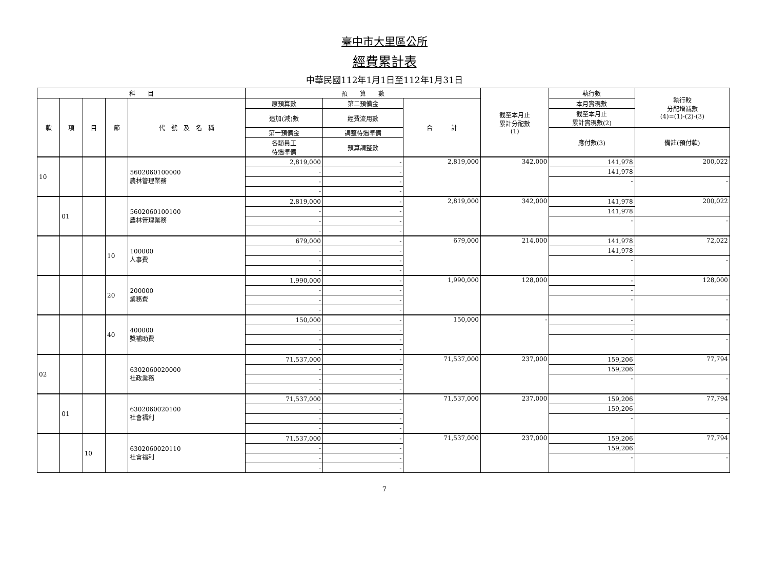臺中市大里區公所
經費累計表
中華民國112年1月1日至112年1月31日
| 科 目 | | | | | 預 算 數 | | | 截至本月止 累計分配數 (1) | 執行數 | 執行較 分配增減數 (4)=(1)-(2)-(3) |
| --- | --- | --- | --- | --- | --- | --- | --- | --- | --- | --- |
| 款 | 項 | 目 | 節 | 代 號 及 名 稱 | 原預算數 | 第二預備金 | 合 計 | | 本月實現數 | |
| | | | | | 追加(減)數 | 經費流用數 | | | 截至本月止 累計實現數(2) | |
| | | | | | 第一預備金 | 調整待遇準備 | | | 應付數(3) | 備註(預付款) |
| | | | | | 各類員工 待遇準備 | 預算調整數 | | | | |
| 10 | | | | 5602060100000 農林管理業務 | 2,819,000 | - | 2,819,000 | 342,000 | 141,978 | 200,022 |
| | | | | | - | - | | | 141,978 | |
| | | | | | - | - | | | - | - |
| | | | | | - | - | | | | |
| | 01 | | | 5602060100100 農林管理業務 | 2,819,000 | - | 2,819,000 | 342,000 | 141,978 | 200,022 |
| | | | | | - | - | | | 141,978 | |
| | | | | | - | - | | | - | - |
| | | | | | - | - | | | | |
| | | | 10 | 100000 人事費 | 679,000 | - | 679,000 | 214,000 | 141,978 | 72,022 |
| | | | | | - | - | | | 141,978 | |
| | | | | | - | - | | | - | - |
| | | | | | - | - | | | | |
| | | | 20 | 200000 業務費 | 1,990,000 | - | 1,990,000 | 128,000 | - | 128,000 |
| | | | | | - | - | | | - | |
| | | | | | - | - | | | - | - |
| | | | | | - | - | | | | |
| | | | 40 | 400000 獎補助費 | 150,000 | - | 150,000 | - | - | - |
| | | | | | - | - | | | - | |
| | | | | | - | - | | | - | - |
| | | | | | - | - | | | | |
| 02 | | | | 6302060020000 社政業務 | 71,537,000 | - | 71,537,000 | 237,000 | 159,206 | 77,794 |
| | | | | | - | - | | | 159,206 | |
| | | | | | - | - | | | - | - |
| | | | | | - | - | | | | |
| | 01 | | | 6302060020100 社會福利 | 71,537,000 | - | 71,537,000 | 237,000 | 159,206 | 77,794 |
| | | | | | - | - | | | 159,206 | |
| | | | | | - | - | | | - | - |
| | | | | | - | - | | | | |
| | | 10 | | 6302060020110 社會福利 | 71,537,000 | - | 71,537,000 | 237,000 | 159,206 | 77,794 |
| | | | | | - | - | | | 159,206 | |
| | | | | | - | - | | | - | - |
| | | | | | - | - | | | | |
7